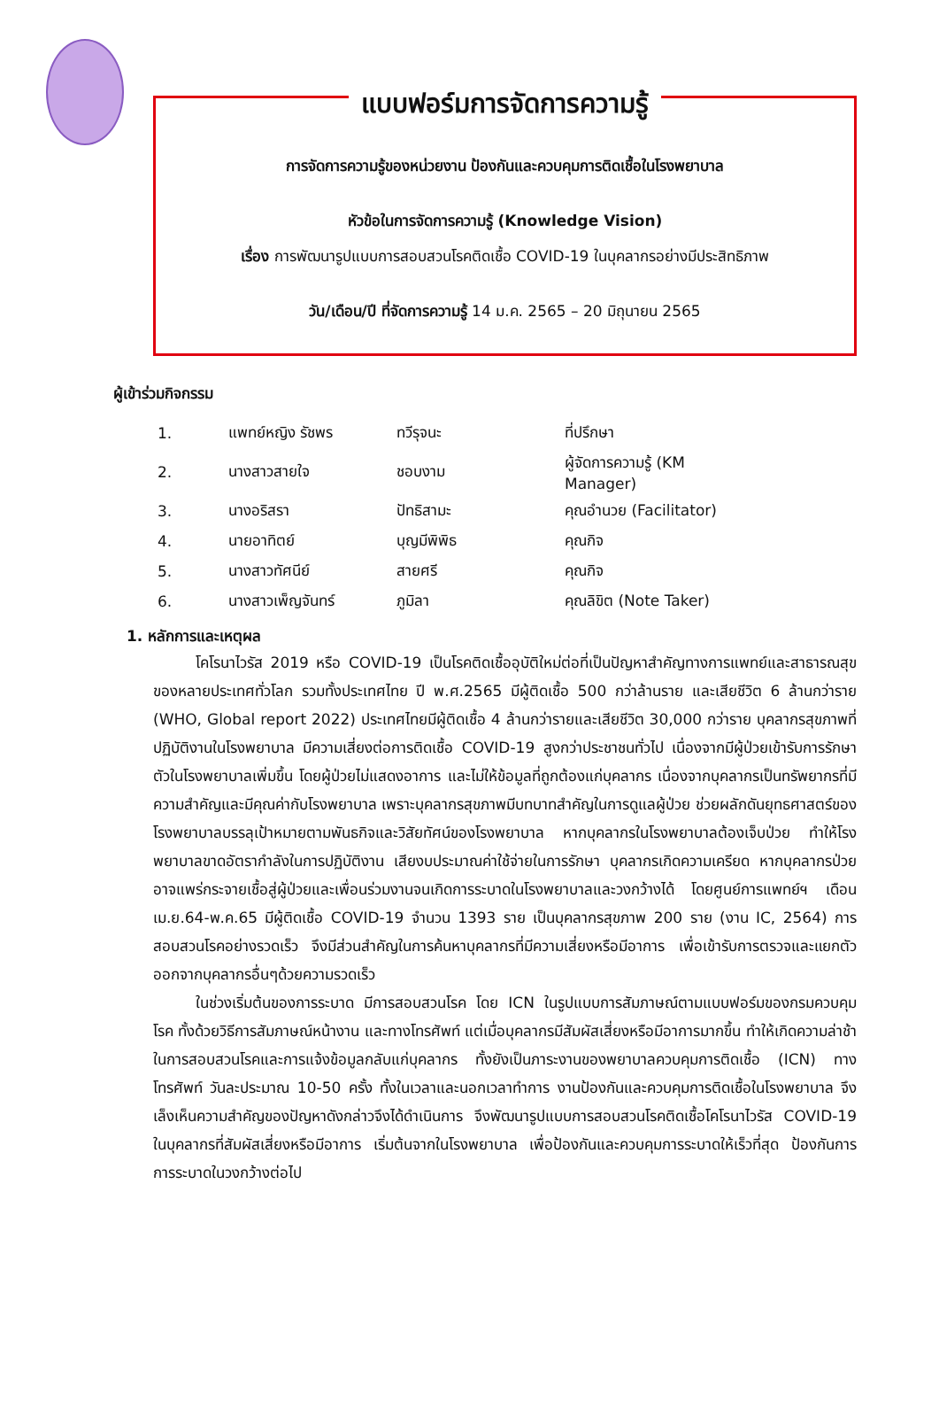แบบฟอร์มการจัดการความรู้
การจัดการความรู้ของหน่วยงาน ป้องกันและควบคุมการติดเชื้อในโรงพยาบาล
หัวข้อในการจัดการความรู้ (Knowledge Vision)
เรื่อง การพัฒนารูปแบบการสอบสวนโรคติดเชื้อ COVID-19 ในบุคลากรอย่างมีประสิทธิภาพ
วัน/เดือน/ปี ที่จัดการความรู้ 14 ม.ค. 2565 – 20 มิถุนายน 2565
ผู้เข้าร่วมกิจกรรม
| 1. | แพทย์หญิง รัชพร | ทวีรุจนะ | ที่ปรึกษา |
| 2. | นางสาวสายใจ | ชอบงาม | ผู้จัดการความรู้ (KM Manager) |
| 3. | นางอริสรา | ปัทธิสามะ | คุณอำนวย (Facilitator) |
| 4. | นายอาทิตย์ | บุญมีพิพิธ | คุณกิจ |
| 5. | นางสาวทัศนีย์ | สายศรี | คุณกิจ |
| 6. | นางสาวเพ็ญจันทร์ | ภูมิลา | คุณลิขิต (Note Taker) |
1. หลักการและเหตุผล
โคโรนาไวรัส 2019 หรือ COVID-19 เป็นโรคติดเชื้ออุบัติใหม่ต่อที่เป็นปัญหาสำคัญทางการแพทย์และสาธารณสุขของหลายประเทศทั่วโลก รวมทั้งประเทศไทย ปี พ.ศ.2565 มีผู้ติดเชื้อ 500 กว่าล้านราย และเสียชีวิต 6 ล้านกว่าราย (WHO, Global report 2022) ประเทศไทยมีผู้ติดเชื้อ 4 ล้านกว่ารายและเสียชีวิต 30,000 กว่าราย บุคลากรสุขภาพที่ปฏิบัติงานในโรงพยาบาล มีความเสี่ยงต่อการติดเชื้อ COVID-19 สูงกว่าประชาชนทั่วไป เนื่องจากมีผู้ป่วยเข้ารับการรักษาตัวในโรงพยาบาลเพิ่มขึ้น โดยผู้ป่วยไม่แสดงอาการ และไม่ให้ข้อมูลที่ถูกต้องแก่บุคลากร เนื่องจากบุคลากรเป็นทรัพยากรที่มีความสำคัญและมีคุณค่ากับโรงพยาบาล เพราะบุคลากรสุขภาพมีบทบาทสำคัญในการดูแลผู้ป่วย ช่วยผลักดันยุทธศาสตร์ของโรงพยาบาลบรรลุเป้าหมายตามพันธกิจและวิสัยทัศน์ของโรงพยาบาล หากบุคลากรในโรงพยาบาลต้องเจ็บป่วย ทำให้โรงพยาบาลขาดอัตรากำลังในการปฏิบัติงาน เสียงบประมาณค่าใช้จ่ายในการรักษา บุคลากรเกิดความเครียด หากบุคลากรป่วยอาจแพร่กระจายเชื้อสู่ผู้ป่วยและเพื่อนร่วมงานจนเกิดการระบาดในโรงพยาบาลและวงกว้างได้ โดยศูนย์การแพทย์ฯ เดือน เม.ย.64-พ.ค.65 มีผู้ติดเชื้อ COVID-19 จำนวน 1393 ราย เป็นบุคลากรสุขภาพ 200 ราย (งาน IC, 2564) การสอบสวนโรคอย่างรวดเร็ว จึงมีส่วนสำคัญในการค้นหาบุคลากรที่มีความเสี่ยงหรือมีอาการ เพื่อเข้ารับการตรวจและแยกตัวออกจากบุคลากรอื่นๆด้วยความรวดเร็ว
ในช่วงเริ่มต้นของการระบาด มีการสอบสวนโรค โดย ICN ในรูปแบบการสัมภาษณ์ตามแบบฟอร์มของกรมควบคุมโรค ทั้งด้วยวิธีการสัมภาษณ์หน้างาน และทางโทรศัพท์ แต่เมื่อบุคลากรมีสัมผัสเสี่ยงหรือมีอาการมากขึ้น ทำให้เกิดความล่าช้าในการสอบสวนโรคและการแจ้งข้อมูลกลับแก่บุคลากร ทั้งยังเป็นภาระงานของพยาบาลควบคุมการติดเชื้อ (ICN) ทางโทรศัพท์ วันละประมาณ 10-50 ครั้ง ทั้งในเวลาและนอกเวลาทำการ งานป้องกันและควบคุมการติดเชื้อในโรงพยาบาล จึงเล็งเห็นความสำคัญของปัญหาดังกล่าวจึงได้ดำเนินการ จึงพัฒนารูปแบบการสอบสวนโรคติดเชื้อโคโรนาไวรัส COVID-19 ในบุคลากรที่สัมผัสเสี่ยงหรือมีอาการ เริ่มต้นจากในโรงพยาบาล เพื่อป้องกันและควบคุมการระบาดให้เร็วที่สุด ป้องกันการการระบาดในวงกว้างต่อไป